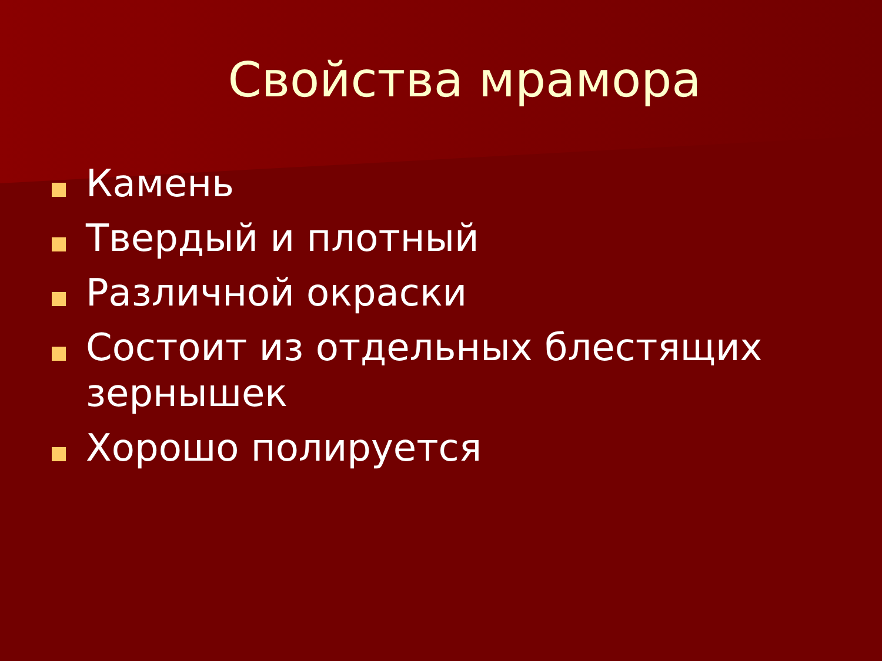Свойства мрамора
Камень
Твердый и плотный
Различной окраски
Состоит из отдельных блестящих зернышек
Хорошо полируется